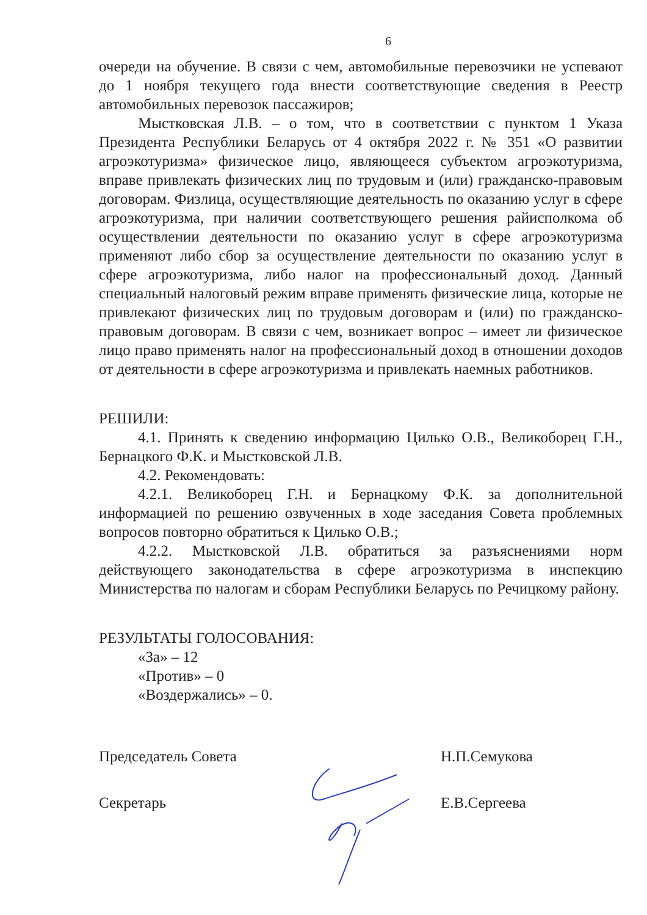6
очереди на обучение. В связи с чем, автомобильные перевозчики не успевают до 1 ноября текущего года внести соответствующие сведения в Реестр автомобильных перевозок пассажиров;
Мыстковская Л.В. – о том, что в соответствии с пунктом 1 Указа Президента Республики Беларусь от 4 октября 2022 г. № 351 «О развитии агроэкотуризма» физическое лицо, являющееся субъектом агроэкотуризма, вправе привлекать физических лиц по трудовым и (или) гражданско-правовым договорам. Физлица, осуществляющие деятельность по оказанию услуг в сфере агроэкотуризма, при наличии соответствующего решения райисполкома об осуществлении деятельности по оказанию услуг в сфере агроэкотуризма применяют либо сбор за осуществление деятельности по оказанию услуг в сфере агроэкотуризма, либо налог на профессиональный доход. Данный специальный налоговый режим вправе применять физические лица, которые не привлекают физических лиц по трудовым договорам и (или) по гражданско-правовым договорам. В связи с чем, возникает вопрос – имеет ли физическое лицо право применять налог на профессиональный доход в отношении доходов от деятельности в сфере агроэкотуризма и привлекать наемных работников.
РЕШИЛИ:
4.1. Принять к сведению информацию Цилько О.В., Великоборец Г.Н., Бернацкого Ф.К. и Мыстковской Л.В.
4.2. Рекомендовать:
4.2.1. Великоборец Г.Н. и Бернацкому Ф.К. за дополнительной информацией по решению озвученных в ходе заседания Совета проблемных вопросов повторно обратиться к Цилько О.В.;
4.2.2. Мыстковской Л.В. обратиться за разъяснениями норм действующего законодательства в сфере агроэкотуризма в инспекцию Министерства по налогам и сборам Республики Беларусь по Речицкому району.
РЕЗУЛЬТАТЫ ГОЛОСОВАНИЯ:
«За» – 12
«Против» – 0
«Воздержались» – 0.
Председатель Совета Н.П.Семукова
Секретарь Е.В.Сергеева